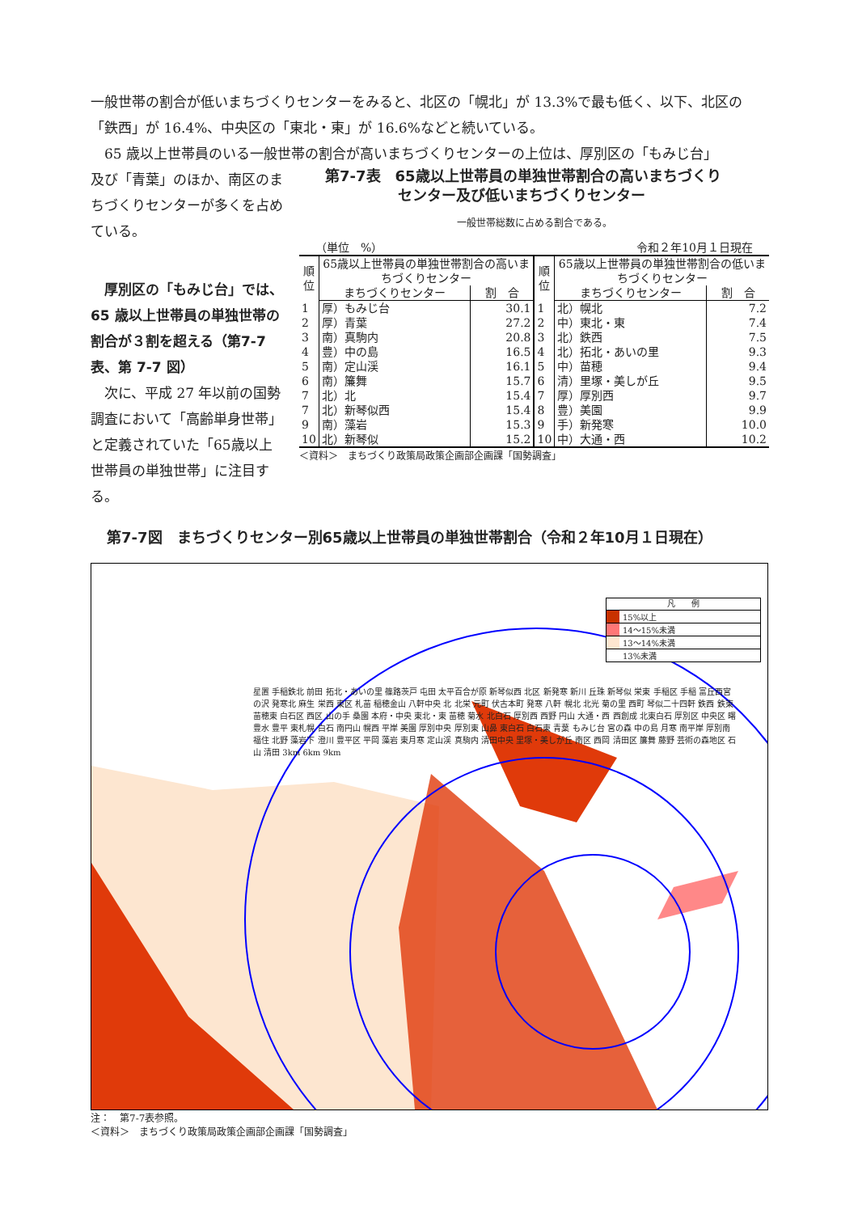一般世帯の割合が低いまちづくりセンターをみると、北区の「幌北」が 13.3%で最も低く、以下、北区の「鉄西」が 16.4%、中央区の「東北・東」が 16.6%などと続いている。
　65 歳以上世帯員のいる一般世帯の割合が高いまちづくりセンターの上位は、厚別区の「もみじ台」
及び「青葉」のほか、南区のまちづくりセンターが多くを占めている。
　厚別区の「もみじ台」では、65 歳以上世帯員の単独世帯の割合が３割を超える（第7-7 表、第 7-7 図）
　次に、平成 27 年以前の国勢調査において「高齢単身世帯」と定義されていた「65歳以上世帯員の単独世帯」に注目する。
第7-7表　65歳以上世帯員の単独世帯割合の高いまちづくり
　　　　　センター及び低いまちづくりセンター
一般世帯総数に占める割合である。
（単位　%） 令和２年10月１日現在
| 順 位 | 65歳以上世帯員の単独世帯割合の高いまちづくりセンター | | 順 位 | 65歳以上世帯員の単独世帯割合の低いまちづくりセンター | |
| --- | --- | --- | --- | --- | --- |
| | まちづくりセンター | 割 合 | | まちづくりセンター | 割 合 |
| 1 | 厚）もみじ台 | 30.1 | 1 | 北）幌北 | 7.2 |
| 2 | 厚）青葉 | 27.2 | 2 | 中）東北・東 | 7.4 |
| 3 | 南）真駒内 | 20.8 | 3 | 北）鉄西 | 7.5 |
| 4 | 豊）中の島 | 16.5 | 4 | 北）拓北・あいの里 | 9.3 |
| 5 | 南）定山渓 | 16.1 | 5 | 中）苗穂 | 9.4 |
| 6 | 南）簾舞 | 15.7 | 6 | 清）里塚・美しが丘 | 9.5 |
| 7 | 北）北 | 15.4 | 7 | 厚）厚別西 | 9.7 |
| 7 | 北）新琴似西 | 15.4 | 8 | 豊）美園 | 9.9 |
| 9 | 南）藻岩 | 15.3 | 9 | 手）新発寒 | 10.0 |
| 10 | 北）新琴似 | 15.2 | 10 | 中）大通・西 | 10.2 |
＜資料＞　まちづくり政策局政策企画部企画課「国勢調査」
第7-7図　まちづくりセンター別65歳以上世帯員の単独世帯割合（令和２年10月１日現在）
凡　　例
15%以上
14～15%未満
13～14%未満
13%未満
星置 手稲鉄北 前田 拓北・あいの里 篠路茨戸 屯田 太平百合が原 新琴似西 北区 新発寒 新川 丘珠 新琴似 栄東 手稲区 手稲 富丘西宮の沢 発寒北 麻生 栄西 東区 札苗 稲穂金山 八軒中央 北 北栄 元町 伏古本町 発寒 八軒 幌北 北光 菊の里 西町 琴似二十四軒 鉄西 鉄東 苗穂東 白石区 西区 山の手 桑園 本府・中央 東北・東 苗穂 菊水 北白石 厚別西 西野 円山 大通・西 西創成 北東白石 厚別区 中央区 曙 豊水 豊平 東札幌 白石 南円山 幌西 平岸 美園 厚別中央 厚別東 山鼻 東白石 白石東 青葉 もみじ台 宮の森 中の島 月寒 南平岸 厚別南 福住 北野 藻岩下 澄川 豊平区 平岡 藻岩 東月寒 定山渓 真駒内 清田中央 里塚・美しが丘 南区 西岡 清田区 簾舞 藤野 芸術の森地区 石山 清田 3km 6km 9km
注：　第7-7表参照。
＜資料＞　まちづくり政策局政策企画部企画課「国勢調査」